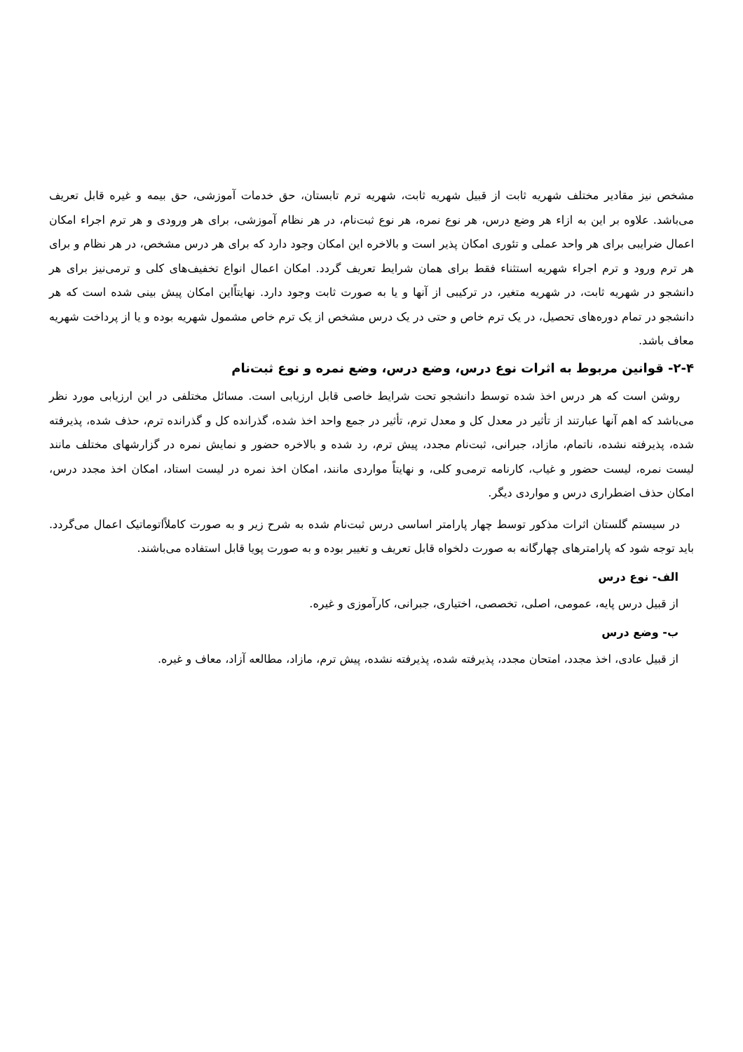مشخص نیز مقادیر مختلف شهریه ثابت از قبیل شهریه ثابت، شهریه ترم تابستان، حق خدمات آموزشی، حق بیمه و غیره قابل تعریف می‌باشد. علاوه بر این به ازاء هر وضع درس، هر نوع نمره، هر نوع ثبت‌نام، در هر نظام آموزشی، برای هر ورودی و هر ترم اجراء امکان اعمال ضرایبی برای هر واحد عملی و تئوری امکان پذیر است و بالاخره این امکان وجود دارد که برای هر درس مشخص، در هر نظام و برای هر ترم ورود و ترم اجراء شهریه استثناء فقط برای همان شرایط تعریف گردد. امکان اعمال انواع تخفیف‌های کلی و ترمی‌نیز برای هر دانشجو در شهریه ثابت، در شهریه متغیر، در ترکیبی از آنها و یا به صورت ثابت وجود دارد. نهایتاًاین امکان پیش بینی شده است که هر دانشجو در تمام دوره‌های تحصیل، در یک ترم خاص و حتی در یک درس مشخص از یک ترم خاص مشمول شهریه بوده و یا از پرداخت شهریه معاف باشد.
۲-۴- قوانین مربوط به اثرات نوع درس، وضع درس، وضع نمره و نوع ثبت‌نام
روشن است که هر درس اخذ شده توسط دانشجو تحت شرایط خاصی قابل ارزیابی است. مسائل مختلفی در این ارزیابی مورد نظر می‌باشد که اهم آنها عبارتند از تأثیر در معدل کل و معدل ترم، تأثیر در جمع واحد اخذ شده، گذرانده کل و گذرانده ترم، حذف شده، پذیرفته شده، پذیرفته نشده، ناتمام، مازاد، جبرانی، ثبت‌نام مجدد، پیش ترم، رد شده و بالاخره حضور و نمایش نمره در گزارشهای مختلف مانند لیست نمره، لیست حضور و غیاب، کارنامه ترمی‌و کلی، و نهایتاً مواردی مانند، امکان اخذ نمره در لیست استاد، امکان اخذ مجدد درس، امکان حذف اضطراری درس و مواردی دیگر.
در سیستم گلستان اثرات مذکور توسط چهار پارامتر اساسی درس ثبت‌نام شده به شرح زیر و به صورت کاملاًاتوماتیک اعمال می‌گردد. باید توجه شود که پارامترهای چهارگانه به صورت دلخواه قابل تعریف و تغییر بوده و به صورت پویا قابل استفاده می‌باشند.
الف- نوع درس
از قبیل درس پایه، عمومی، اصلی، تخصصی، اختیاری، جبرانی، کارآموزی و غیره.
ب- وضع درس
از قبیل عادی، اخذ مجدد، امتحان مجدد، پذیرفته شده، پذیرفته نشده، پیش ترم، مازاد، مطالعه آزاد، معاف و غیره.